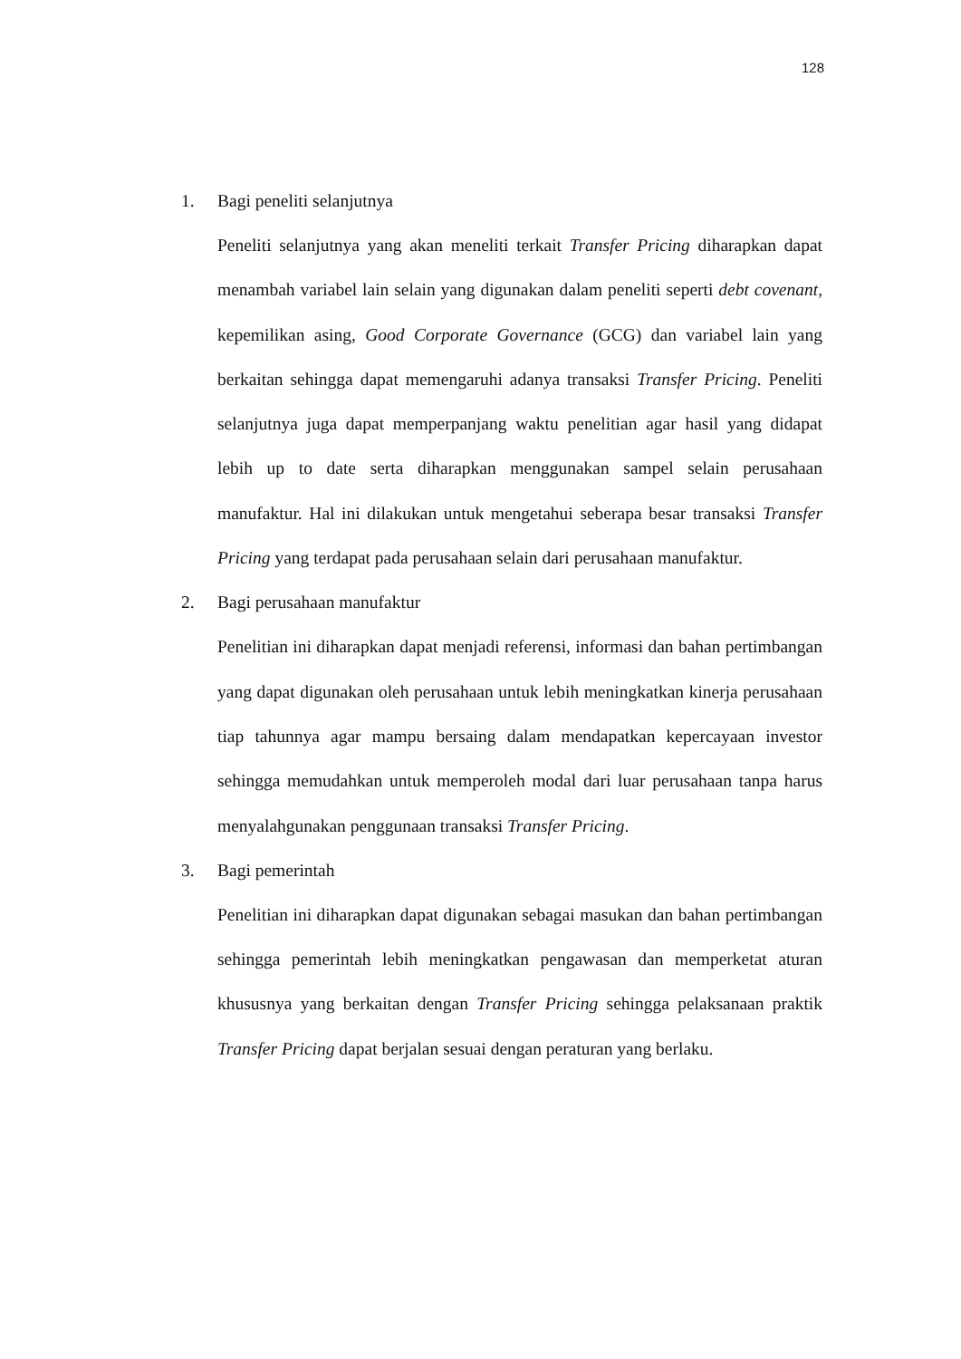128
1. Bagi peneliti selanjutnya
Peneliti selanjutnya yang akan meneliti terkait Transfer Pricing diharapkan dapat menambah variabel lain selain yang digunakan dalam peneliti seperti debt covenant, kepemilikan asing, Good Corporate Governance (GCG) dan variabel lain yang berkaitan sehingga dapat memengaruhi adanya transaksi Transfer Pricing. Peneliti selanjutnya juga dapat memperpanjang waktu penelitian agar hasil yang didapat lebih up to date serta diharapkan menggunakan sampel selain perusahaan manufaktur. Hal ini dilakukan untuk mengetahui seberapa besar transaksi Transfer Pricing yang terdapat pada perusahaan selain dari perusahaan manufaktur.
2. Bagi perusahaan manufaktur
Penelitian ini diharapkan dapat menjadi referensi, informasi dan bahan pertimbangan yang dapat digunakan oleh perusahaan untuk lebih meningkatkan kinerja perusahaan tiap tahunnya agar mampu bersaing dalam mendapatkan kepercayaan investor sehingga memudahkan untuk memperoleh modal dari luar perusahaan tanpa harus menyalahgunakan penggunaan transaksi Transfer Pricing.
3. Bagi pemerintah
Penelitian ini diharapkan dapat digunakan sebagai masukan dan bahan pertimbangan sehingga pemerintah lebih meningkatkan pengawasan dan memperketat aturan khususnya yang berkaitan dengan Transfer Pricing sehingga pelaksanaan praktik Transfer Pricing dapat berjalan sesuai dengan peraturan yang berlaku.